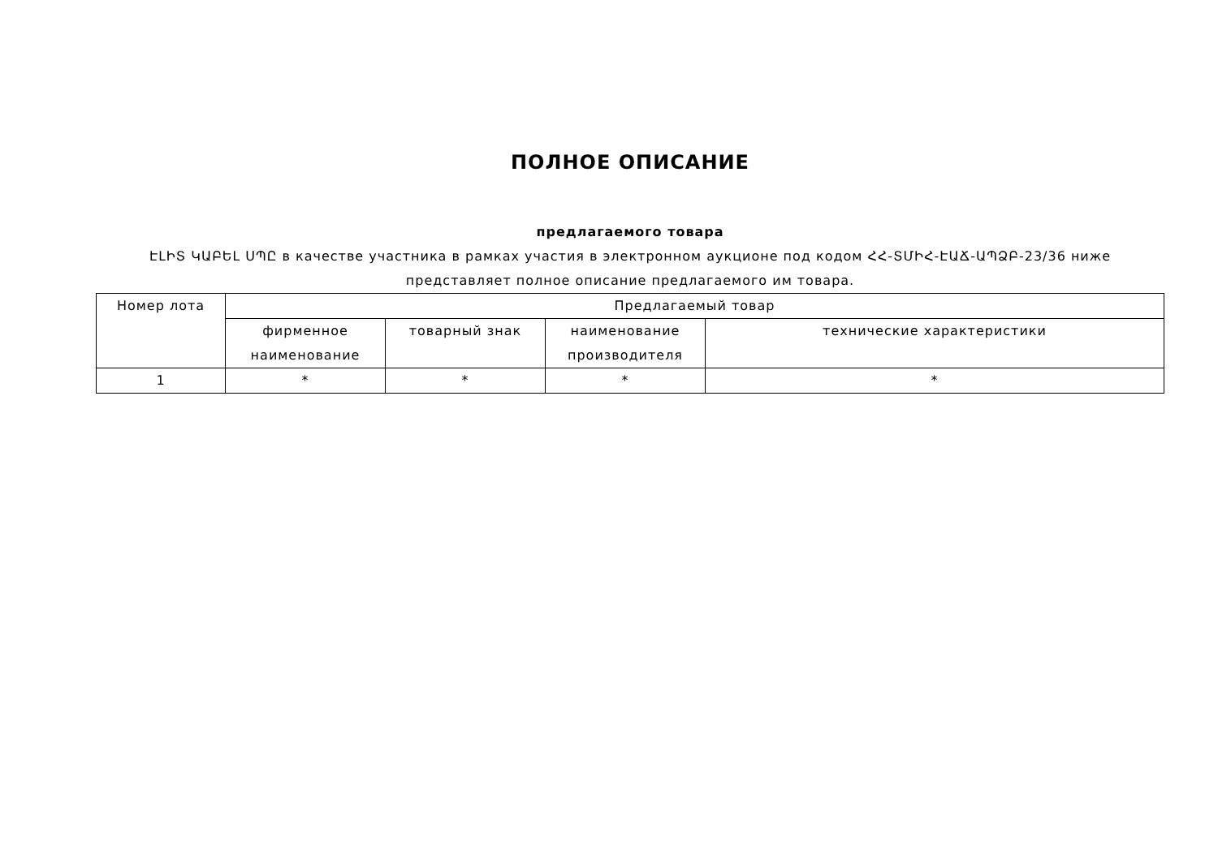ПОЛНОЕ ОПИСАНИЕ
предлагаемого товара
ԷԼԻՏ ԿԱԲԵԼ ՍՊԸ в качестве участника в рамках участия в электронном аукционе под кодом ՀՀ-ՏՄԻՀ-ԷԱՃ-ԱՊՁԲ-23/36 ниже представляет полное описание предлагаемого им товара.
| Номер лота | Предлагаемый товар | | | |
| --- | --- | --- | --- | --- |
| | фирменное наименование | товарный знак | наименование производителя | технические характеристики |
| 1 | * | * | * | * |